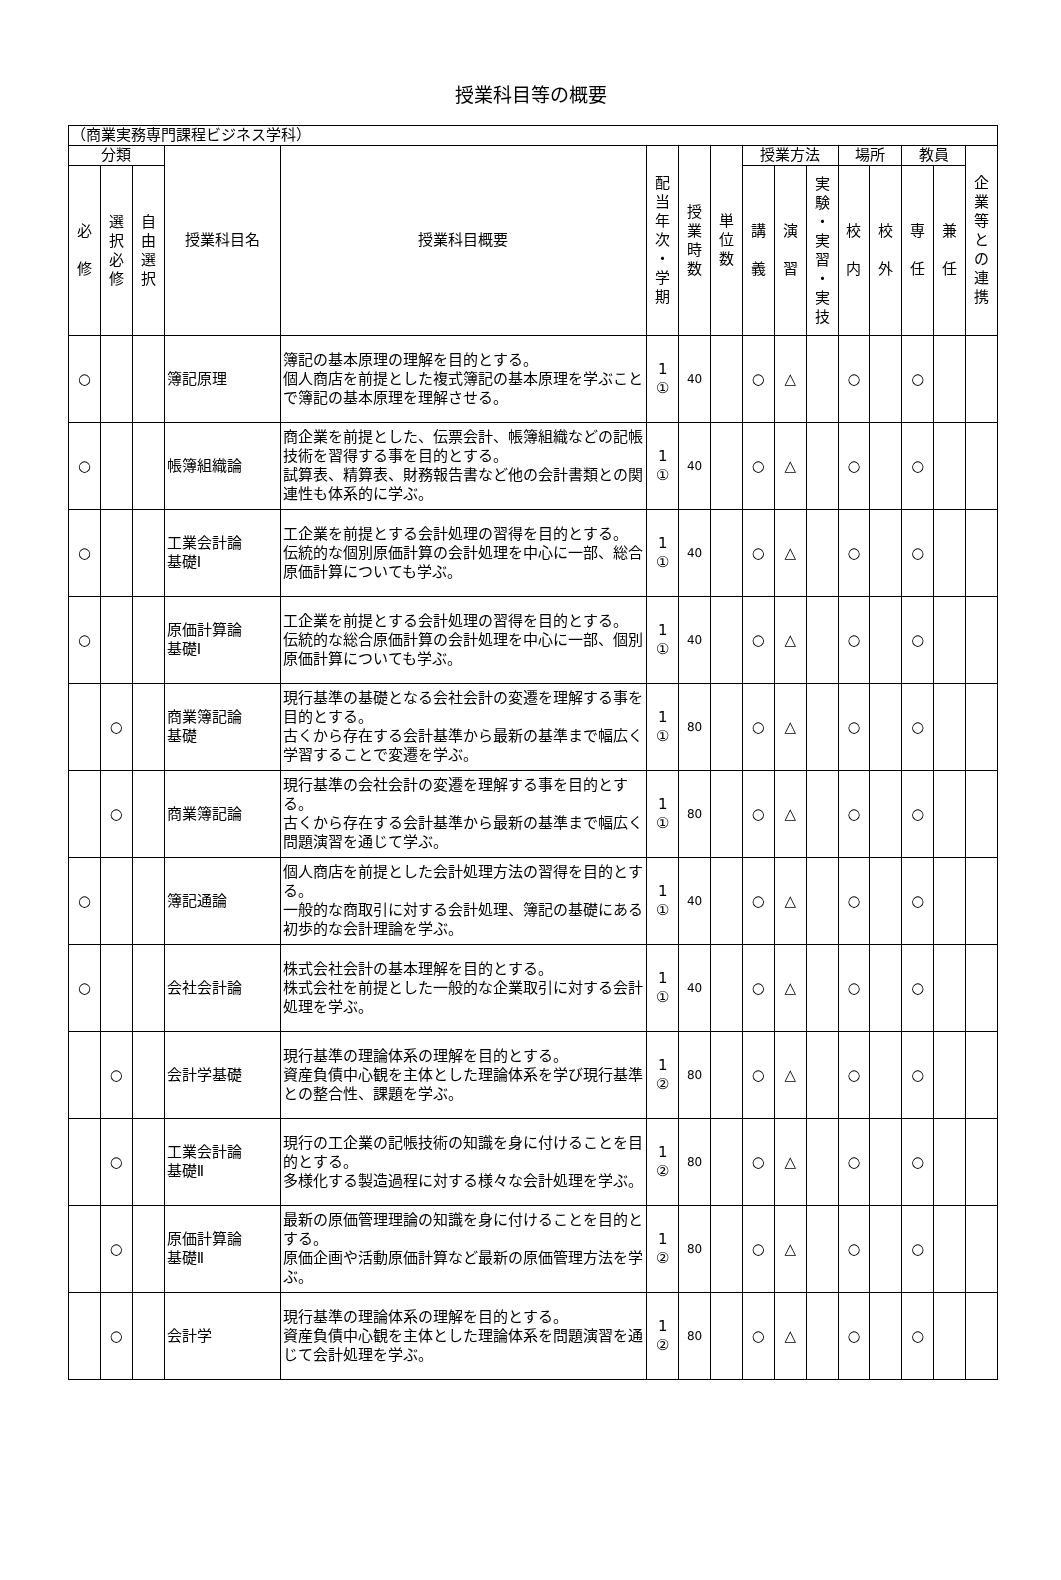授業科目等の概要
| （商業実務専門課程ビジネス学科） | | | | | | | | | | | | | | | |
| 分類 | | | 授業科目名 | 授業科目概要 | 配 当 年 次 ・ 学 期 | 授 業 時 数 | 単 位 数 | 授業方法 | | | 場所 | | 教員 | | 企 業 等 と の 連 携 |
| 必 修 | 選 択 必 修 | 自 由 選 択 | | | | | | 講 義 | 演 習 | 実 験 ・ 実 習 ・ 実 技 | 校 内 | 校 外 | 専 任 | 兼 任 | |
| ○ | | | 簿記原理 | 簿記の基本原理の理解を目的とする。 個人商店を前提とした複式簿記の基本原理を学ぶことで簿記の基本原理を理解させる。 | 1 ① | 40 | | ○ | △ | | ○ | | ○ | | |
| ○ | | | 帳簿組織論 | 商企業を前提とした、伝票会計、帳簿組織などの記帳技術を習得する事を目的とする。 試算表、精算表、財務報告書など他の会計書類との関連性も体系的に学ぶ。 | 1 ① | 40 | | ○ | △ | | ○ | | ○ | | |
| ○ | | | 工業会計論 基礎Ⅰ | 工企業を前提とする会計処理の習得を目的とする。 伝統的な個別原価計算の会計処理を中心に一部、総合原価計算についても学ぶ。 | 1 ① | 40 | | ○ | △ | | ○ | | ○ | | |
| ○ | | | 原価計算論 基礎Ⅰ | 工企業を前提とする会計処理の習得を目的とする。 伝統的な総合原価計算の会計処理を中心に一部、個別原価計算についても学ぶ。 | 1 ① | 40 | | ○ | △ | | ○ | | ○ | | |
| | ○ | | 商業簿記論 基礎 | 現行基準の基礎となる会社会計の変遷を理解する事を目的とする。 古くから存在する会計基準から最新の基準まで幅広く学習することで変遷を学ぶ。 | 1 ① | 80 | | ○ | △ | | ○ | | ○ | | |
| | ○ | | 商業簿記論 | 現行基準の会社会計の変遷を理解する事を目的とする。 古くから存在する会計基準から最新の基準まで幅広く問題演習を通じて学ぶ。 | 1 ① | 80 | | ○ | △ | | ○ | | ○ | | |
| ○ | | | 簿記通論 | 個人商店を前提とした会計処理方法の習得を目的とする。 一般的な商取引に対する会計処理、簿記の基礎にある初歩的な会計理論を学ぶ。 | 1 ① | 40 | | ○ | △ | | ○ | | ○ | | |
| ○ | | | 会社会計論 | 株式会社会計の基本理解を目的とする。 株式会社を前提とした一般的な企業取引に対する会計処理を学ぶ。 | 1 ① | 40 | | ○ | △ | | ○ | | ○ | | |
| | ○ | | 会計学基礎 | 現行基準の理論体系の理解を目的とする。 資産負債中心観を主体とした理論体系を学び現行基準との整合性、課題を学ぶ。 | 1 ② | 80 | | ○ | △ | | ○ | | ○ | | |
| | ○ | | 工業会計論 基礎Ⅱ | 現行の工企業の記帳技術の知識を身に付けることを目的とする。 多様化する製造過程に対する様々な会計処理を学ぶ。 | 1 ② | 80 | | ○ | △ | | ○ | | ○ | | |
| | ○ | | 原価計算論 基礎Ⅱ | 最新の原価管理理論の知識を身に付けることを目的とする。 原価企画や活動原価計算など最新の原価管理方法を学ぶ。 | 1 ② | 80 | | ○ | △ | | ○ | | ○ | | |
| | ○ | | 会計学 | 現行基準の理論体系の理解を目的とする。 資産負債中心観を主体とした理論体系を問題演習を通じて会計処理を学ぶ。 | 1 ② | 80 | | ○ | △ | | ○ | | ○ | | |